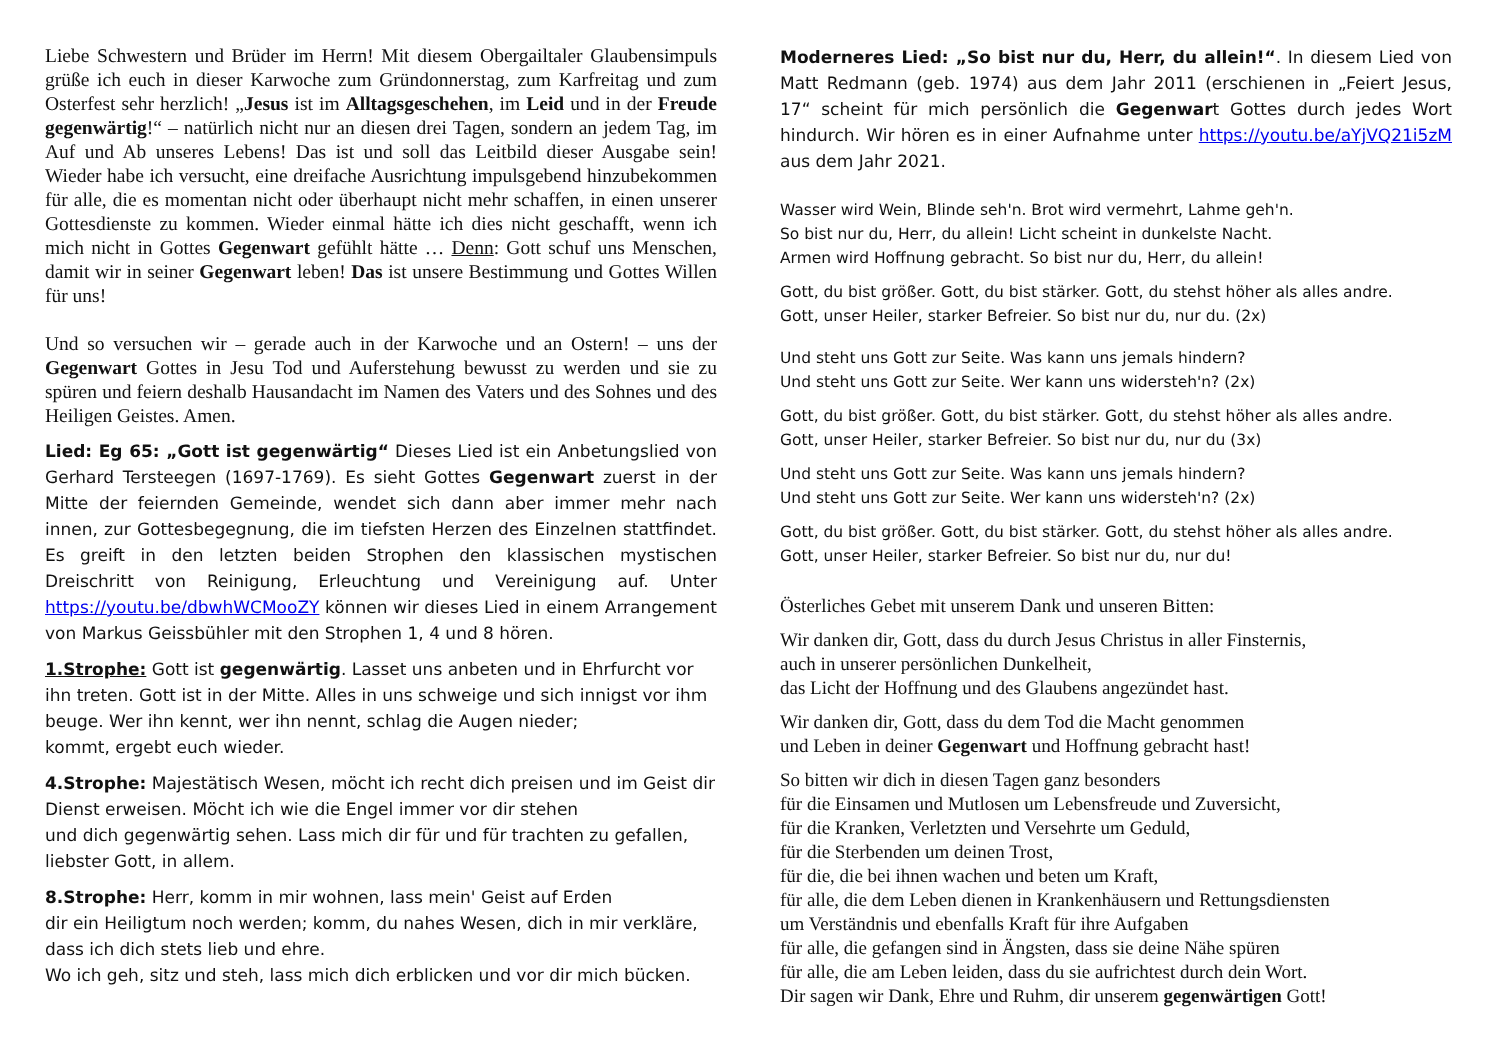Liebe Schwestern und Brüder im Herrn! Mit diesem Obergailtaler Glaubensimpuls grüße ich euch in dieser Karwoche zum Gründonnerstag, zum Karfreitag und zum Osterfest sehr herzlich! „Jesus ist im Alltagsgeschehen, im Leid und in der Freude gegenwärtig!“ – natürlich nicht nur an diesen drei Tagen, sondern an jedem Tag, im Auf und Ab unseres Lebens! Das ist und soll das Leitbild dieser Ausgabe sein! Wieder habe ich versucht, eine dreifache Ausrichtung impulsgebend hinzubekommen für alle, die es momentan nicht oder überhaupt nicht mehr schaffen, in einen unserer Gottesdienste zu kommen. Wieder einmal hätte ich dies nicht geschafft, wenn ich mich nicht in Gottes Gegenwart gefühlt hätte … Denn: Gott schuf uns Menschen, damit wir in seiner Gegenwart leben! Das ist unsere Bestimmung und Gottes Willen für uns!
Und so versuchen wir – gerade auch in der Karwoche und an Ostern! – uns der Gegenwart Gottes in Jesu Tod und Auferstehung bewusst zu werden und sie zu spüren und feiern deshalb Hausandacht im Namen des Vaters und des Sohnes und des Heiligen Geistes. Amen.
Lied: Eg 65: „Gott ist gegenwärtig“ Dieses Lied ist ein Anbetungslied von Gerhard Tersteegen (1697-1769). Es sieht Gottes Gegenwart zuerst in der Mitte der feiernden Gemeinde, wendet sich dann aber immer mehr nach innen, zur Gottesbegegnung, die im tiefsten Herzen des Einzelnen stattfindet. Es greift in den letzten beiden Strophen den klassischen mystischen Dreischritt von Reinigung, Erleuchtung und Vereinigung auf. Unter https://youtu.be/dbwhWCMooZY können wir dieses Lied in einem Arrangement von Markus Geissbühler mit den Strophen 1, 4 und 8 hören.
1.Strophe: Gott ist gegenwärtig. Lasset uns anbeten und in Ehrfurcht vor ihn treten. Gott ist in der Mitte. Alles in uns schweige und sich innigst vor ihm beuge. Wer ihn kennt, wer ihn nennt, schlag die Augen nieder;
kommt, ergebt euch wieder.
4.Strophe: Majestätisch Wesen, möcht ich recht dich preisen und im Geist dir Dienst erweisen. Möcht ich wie die Engel immer vor dir stehen
und dich gegenwärtig sehen. Lass mich dir für und für trachten zu gefallen, liebster Gott, in allem.
8.Strophe: Herr, komm in mir wohnen, lass mein' Geist auf Erden
dir ein Heiligtum noch werden; komm, du nahes Wesen, dich in mir verkläre, dass ich dich stets lieb und ehre.
Wo ich geh, sitz und steh, lass mich dich erblicken und vor dir mich bücken.
Moderneres Lied: „So bist nur du, Herr, du allein!“. In diesem Lied von Matt Redmann (geb. 1974) aus dem Jahr 2011 (erschienen in „Feiert Jesus, 17“ scheint für mich persönlich die Gegenwart Gottes durch jedes Wort hindurch. Wir hören es in einer Aufnahme unter https://youtu.be/aYjVQ21i5zM aus dem Jahr 2021.
Wasser wird Wein, Blinde seh'n. Brot wird vermehrt, Lahme geh'n.
So bist nur du, Herr, du allein! Licht scheint in dunkelste Nacht.
Armen wird Hoffnung gebracht. So bist nur du, Herr, du allein!
Gott, du bist größer. Gott, du bist stärker. Gott, du stehst höher als alles andre.
Gott, unser Heiler, starker Befreier. So bist nur du, nur du. (2x)
Und steht uns Gott zur Seite. Was kann uns jemals hindern?
Und steht uns Gott zur Seite. Wer kann uns widersteh'n? (2x)
Gott, du bist größer. Gott, du bist stärker. Gott, du stehst höher als alles andre.
Gott, unser Heiler, starker Befreier. So bist nur du, nur du (3x)
Und steht uns Gott zur Seite. Was kann uns jemals hindern?
Und steht uns Gott zur Seite. Wer kann uns widersteh'n? (2x)
Gott, du bist größer. Gott, du bist stärker. Gott, du stehst höher als alles andre.
Gott, unser Heiler, starker Befreier. So bist nur du, nur du!
Österliches Gebet mit unserem Dank und unseren Bitten:
Wir danken dir, Gott, dass du durch Jesus Christus in aller Finsternis,
auch in unserer persönlichen Dunkelheit,
das Licht der Hoffnung und des Glaubens angezündet hast.
Wir danken dir, Gott, dass du dem Tod die Macht genommen
und Leben in deiner Gegenwart und Hoffnung gebracht hast!
So bitten wir dich in diesen Tagen ganz besonders
für die Einsamen und Mutlosen um Lebensfreude und Zuversicht,
für die Kranken, Verletzten und Versehrte um Geduld,
für die Sterbenden um deinen Trost,
für die, die bei ihnen wachen und beten um Kraft,
für alle, die dem Leben dienen in Krankenhäusern und Rettungsdiensten
um Verständnis und ebenfalls Kraft für ihre Aufgaben
für alle, die gefangen sind in Ängsten, dass sie deine Nähe spüren
für alle, die am Leben leiden, dass du sie aufrichtest durch dein Wort.
Dir sagen wir Dank, Ehre und Ruhm, dir unserem gegenwärtigen Gott!